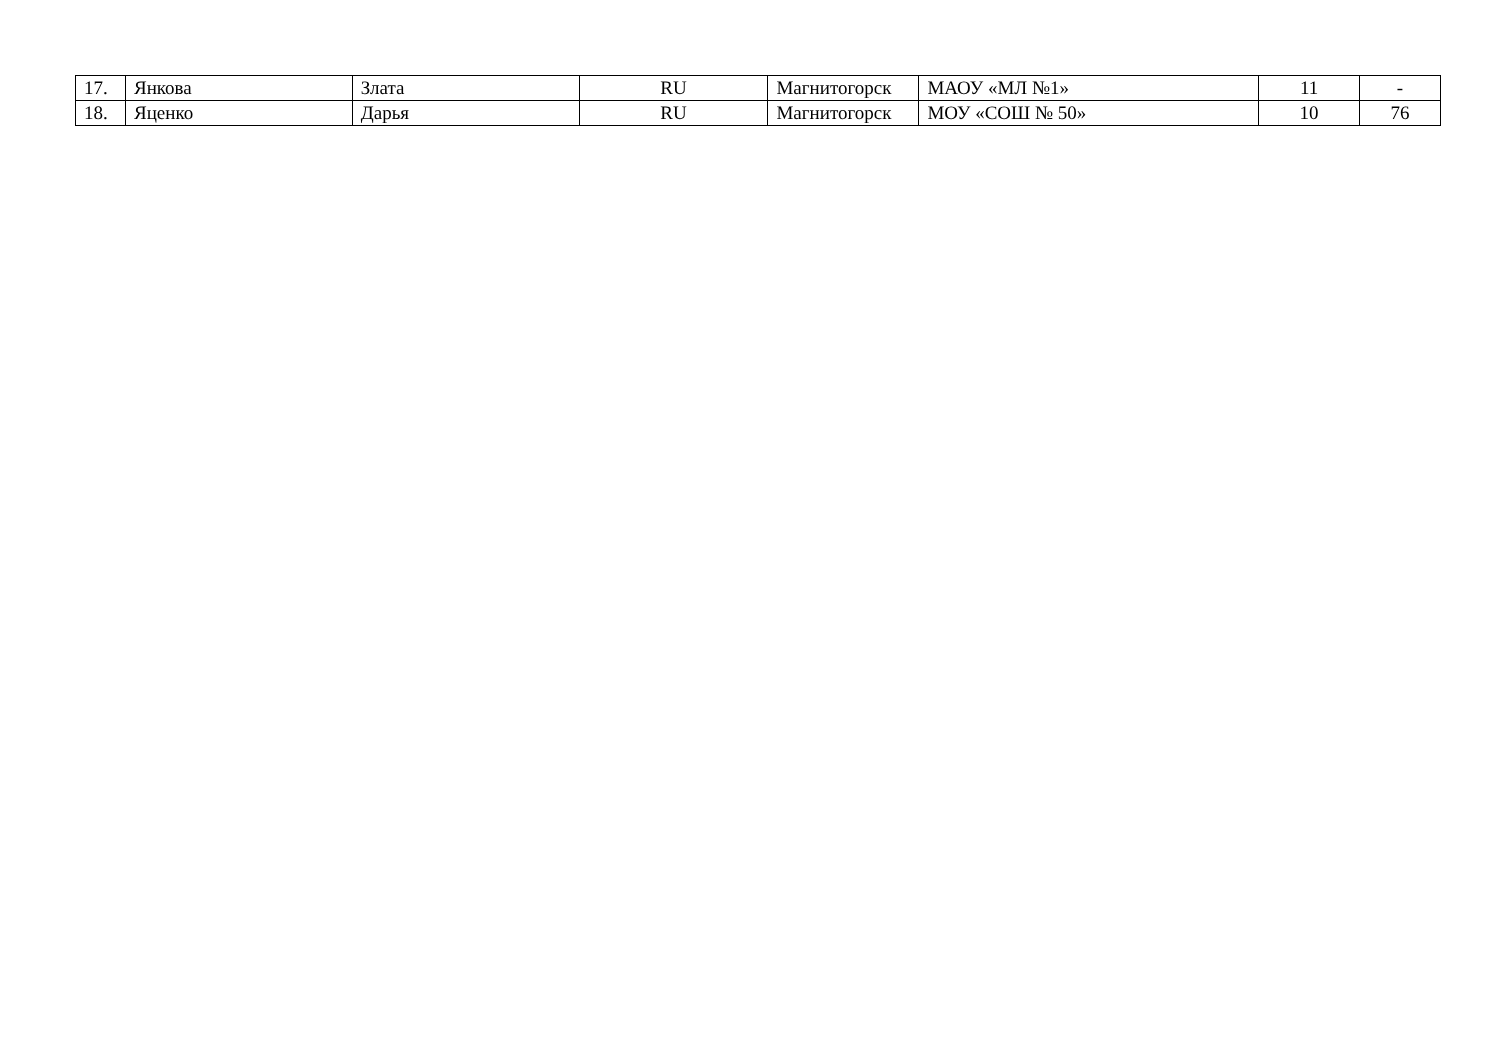| 17. | Янкова | Злата | RU | Магнитогорск | МАОУ «МЛ №1» | 11 | - |
| 18. | Яценко | Дарья | RU | Магнитогорск | МОУ «СОШ № 50» | 10 | 76 |